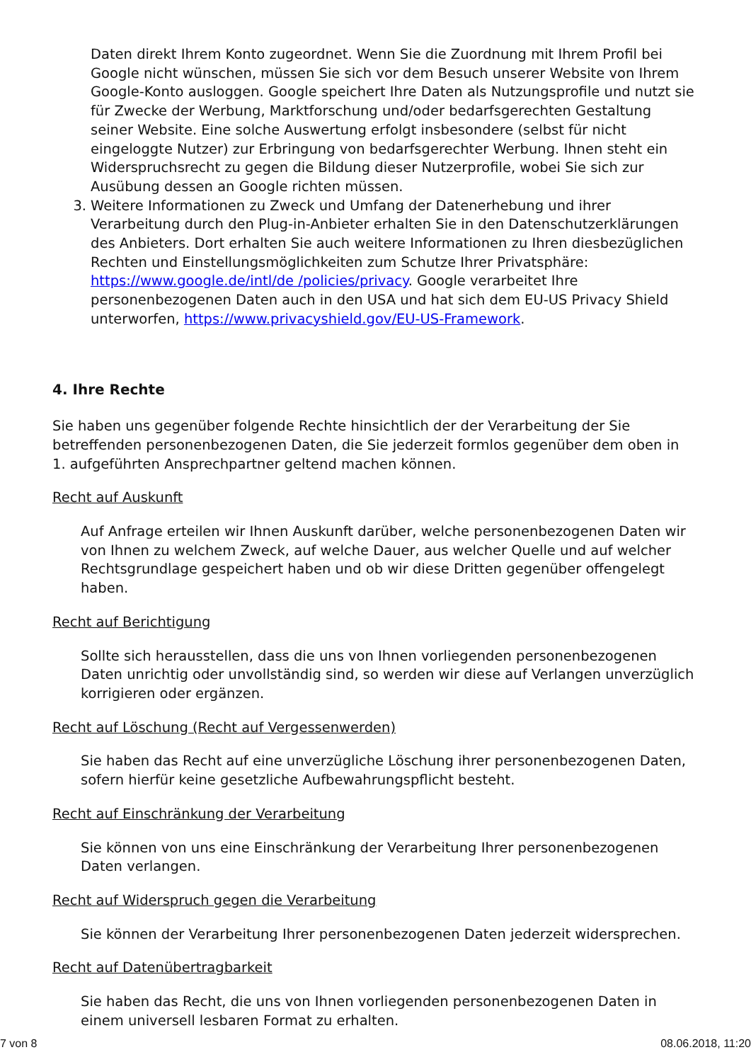Daten direkt Ihrem Konto zugeordnet. Wenn Sie die Zuordnung mit Ihrem Profil bei Google nicht wünschen, müssen Sie sich vor dem Besuch unserer Website von Ihrem Google-Konto ausloggen. Google speichert Ihre Daten als Nutzungsprofile und nutzt sie für Zwecke der Werbung, Marktforschung und/oder bedarfsgerechten Gestaltung seiner Website. Eine solche Auswertung erfolgt insbesondere (selbst für nicht eingeloggte Nutzer) zur Erbringung von bedarfsgerechter Werbung. Ihnen steht ein Widerspruchsrecht zu gegen die Bildung dieser Nutzerprofile, wobei Sie sich zur Ausübung dessen an Google richten müssen.
3. Weitere Informationen zu Zweck und Umfang der Datenerhebung und ihrer Verarbeitung durch den Plug-in-Anbieter erhalten Sie in den Datenschutzerklärungen des Anbieters. Dort erhalten Sie auch weitere Informationen zu Ihren diesbezüglichen Rechten und Einstellungsmöglichkeiten zum Schutze Ihrer Privatsphäre: https://www.google.de/intl/de /policies/privacy. Google verarbeitet Ihre personenbezogenen Daten auch in den USA und hat sich dem EU-US Privacy Shield unterworfen, https://www.privacyshield.gov/EU-US-Framework.
4. Ihre Rechte
Sie haben uns gegenüber folgende Rechte hinsichtlich der der Verarbeitung der Sie betreffenden personenbezogenen Daten, die Sie jederzeit formlos gegenüber dem oben in 1. aufgeführten Ansprechpartner geltend machen können.
Recht auf Auskunft
Auf Anfrage erteilen wir Ihnen Auskunft darüber, welche personenbezogenen Daten wir von Ihnen zu welchem Zweck, auf welche Dauer, aus welcher Quelle und auf welcher Rechtsgrundlage gespeichert haben und ob wir diese Dritten gegenüber offengelegt haben.
Recht auf Berichtigung
Sollte sich herausstellen, dass die uns von Ihnen vorliegenden personenbezogenen Daten unrichtig oder unvollständig sind, so werden wir diese auf Verlangen unverzüglich korrigieren oder ergänzen.
Recht auf Löschung (Recht auf Vergessenwerden)
Sie haben das Recht auf eine unverzügliche Löschung ihrer personenbezogenen Daten, sofern hierfür keine gesetzliche Aufbewahrungspflicht besteht.
Recht auf Einschränkung der Verarbeitung
Sie können von uns eine Einschränkung der Verarbeitung Ihrer personenbezogenen Daten verlangen.
Recht auf Widerspruch gegen die Verarbeitung
Sie können der Verarbeitung Ihrer personenbezogenen Daten jederzeit widersprechen.
Recht auf Datenübertragbarkeit
Sie haben das Recht, die uns von Ihnen vorliegenden personenbezogenen Daten in einem universell lesbaren Format zu erhalten.
7 von 8 08.06.2018, 11:20